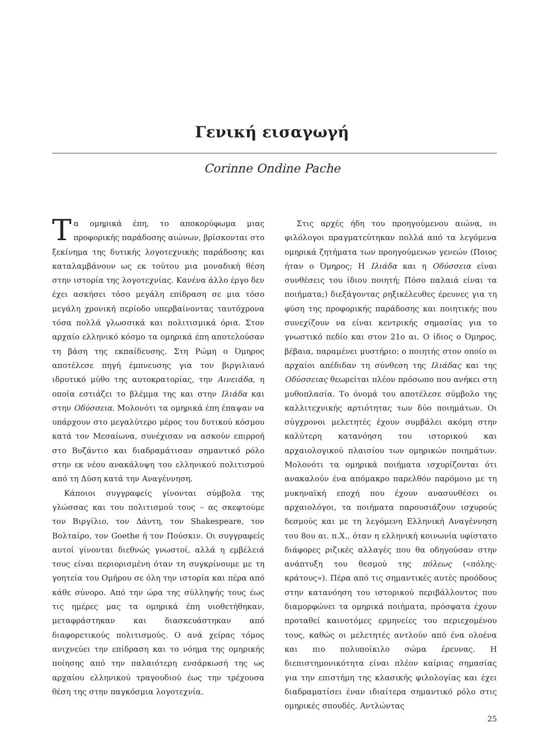Γενική εισαγωγή
Corinne Ondine Pache
Τα ομηρικά έπη, το αποκορύφωμα μιας προφορικής παράδοσης αιώνων, βρίσκονται στο ξεκίνημα της δυτικής λογοτεχνικής παράδοσης και καταλαμβάνουν ως εκ τούτου μια μοναδική θέση στην ιστορία της λογοτεχνίας. Κανένα άλλο έργο δεν έχει ασκήσει τόσο μεγάλη επίδραση σε μια τόσο μεγάλη χρονική περίοδο υπερβαίνοντας ταυτόχρονα τόσα πολλά γλωσσικά και πολιτισμικά όρια. Στον αρχαίο ελληνικό κόσμο τα ομηρικά έπη αποτελούσαν τη βάση της εκπαίδευσης. Στη Ρώμη ο Όμηρος αποτέλεσε πηγή έμπνευσης για τον βιργιλιανό ιδρυτικό μύθο της αυτοκρατορίας, την Αινειάδα, η οποία εστιάζει το βλέμμα της και στην Ιλιάδα και στην Οδύσσεια. Μολονότι τα ομηρικά έπη έπαψαν να υπάρχουν στο μεγαλύτερο μέρος του δυτικού κόσμου κατά τον Μεσαίωνα, συνέχισαν να ασκούν επιρροή στο Βυζάντιο και διαδραμάτισαν σημαντικό ρόλο στην εκ νέου ανακάλυψη του ελληνικού πολιτισμού από τη Δύση κατά την Αναγέννηση.
Κάποιοι συγγραφείς γίνονται σύμβολα της γλώσσας και του πολιτισμού τους – ας σκεφτούμε τον Βιργίλιο, τον Δάντη, τον Shakespeare, τον Βολταίρο, τον Goethe ή τον Πούσκιν. Οι συγγραφείς αυτοί γίνονται διεθνώς γνωστοί, αλλά η εμβέλειά τους είναι περιορισμένη όταν τη συγκρίνουμε με τη γοητεία του Ομήρου σε όλη την ιστορία και πέρα από κάθε σύνορο. Από την ώρα της σύλληψής τους έως τις ημέρες μας τα ομηρικά έπη υιοθετήθηκαν, μεταφράστηκαν και διασκευάστηκαν από διαφορετικούς πολιτισμούς. Ο ανά χείρας τόμος ανιχνεύει την επίδραση και το νόημα της ομηρικής ποίησης από την παλαιότερη ενσάρκωσή της ως αρχαίου ελληνικού τραγουδιού έως την τρέχουσα θέση της στην παγκόσμια λογοτεχνία.
Στις αρχές ήδη του προηγούμενου αιώνα, οι φιλόλογοι πραγματεύτηκαν πολλά από τα λεγόμενα ομηρικά ζητήματα των προηγούμενων γενεών (Ποιος ήταν ο Όμηρος; Η Ιλιάδα και η Οδύσσεια είναι συνθέσεις του ίδιου ποιητή; Πόσο παλαιά είναι τα ποιήματα;) διεξάγοντας ρηξικέλευθες έρευνες για τη φύση της προφορικής παράδοσης και ποιητικής που συνεχίζουν να είναι κεντρικής σημασίας για το γνωστικό πεδίο και στον 21ο αι. Ο ίδιος ο Όμηρος, βέβαια, παραμένει μυστήριο: ο ποιητής στον οποίο οι αρχαίοι απέδιδαν τη σύνθεση της Ιλιάδας και της Οδύσσειας θεωρείται πλέον πρόσωπο που ανήκει στη μυθοπλασία. Το όνομά του αποτέλεσε σύμβολο της καλλιτεχνικής αρτιότητας των δύο ποιημάτων. Οι σύγχρονοι μελετητές έχουν συμβάλει ακόμη στην καλύτερη κατανόηση του ιστορικού και αρχαιολογικού πλαισίου των ομηρικών ποιημάτων. Μολονότι τα ομηρικά ποιήματα ισχυρίζονται ότι ανακαλούν ένα απόμακρο παρελθόν παρόμοιο με τη μυκηναϊκή εποχή που έχουν ανασυνθέσει οι αρχαιολόγοι, τα ποιήματα παρουσιάζουν ισχυρούς δεσμούς και με τη λεγόμενη Ελληνική Αναγέννηση του 8ου αι. π.Χ., όταν η ελληνική κοινωνία υφίστατο διάφορες ριζικές αλλαγές που θα οδηγούσαν στην ανάπτυξη του θεσμού της πόλεως («πόλης-κράτους»). Πέρα από τις σημαντικές αυτές προόδους στην κατανόηση του ιστορικού περιβάλλοντος που διαμορφώνει τα ομηρικά ποιήματα, πρόσφατα έχουν προταθεί καινοτόμες ερμηνείες του περιεχομένου τους, καθώς οι μελετητές αντλούν από ένα ολοένα και πιο πολυποίκιλο σώμα έρευνας. Η διεπιστημονικότητα είναι πλέον καίριας σημασίας για την επιστήμη της κλασικής φιλολογίας και έχει διαδραματίσει έναν ιδιαίτερα σημαντικό ρόλο στις ομηρικές σπουδές. Αντλώντας
25